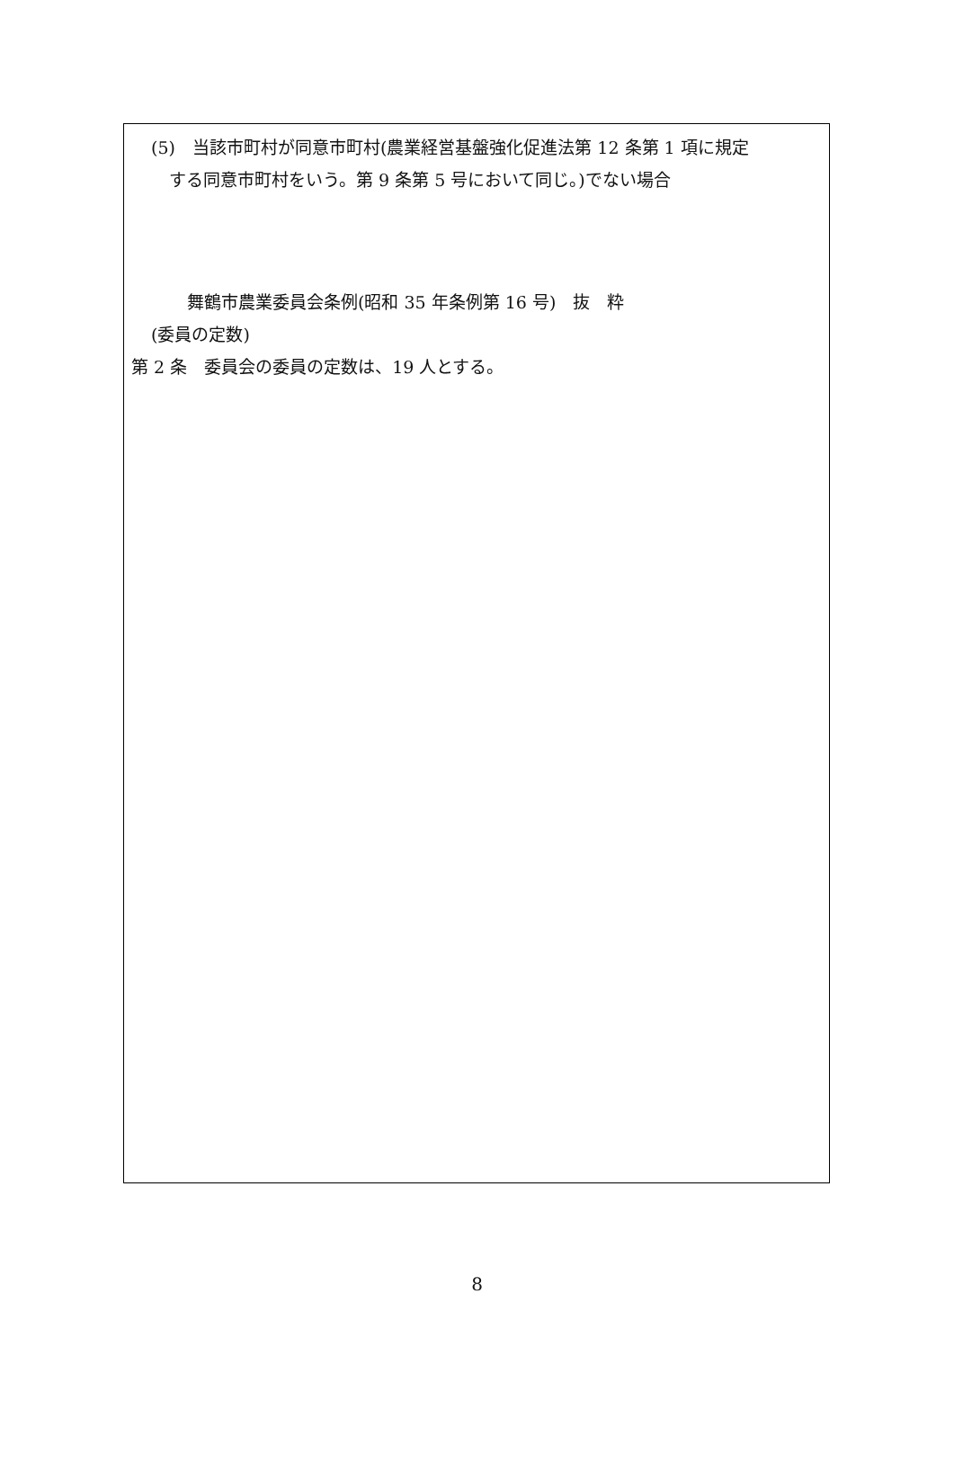(5)　当該市町村が同意市町村(農業経営基盤強化促進法第 12 条第 1 項に規定
する同意市町村をいう。第 9 条第 5 号において同じ。)でない場合
舞鶴市農業委員会条例(昭和 35 年条例第 16 号)　抜　粋
(委員の定数)
第 2 条　委員会の委員の定数は、19 人とする。
8